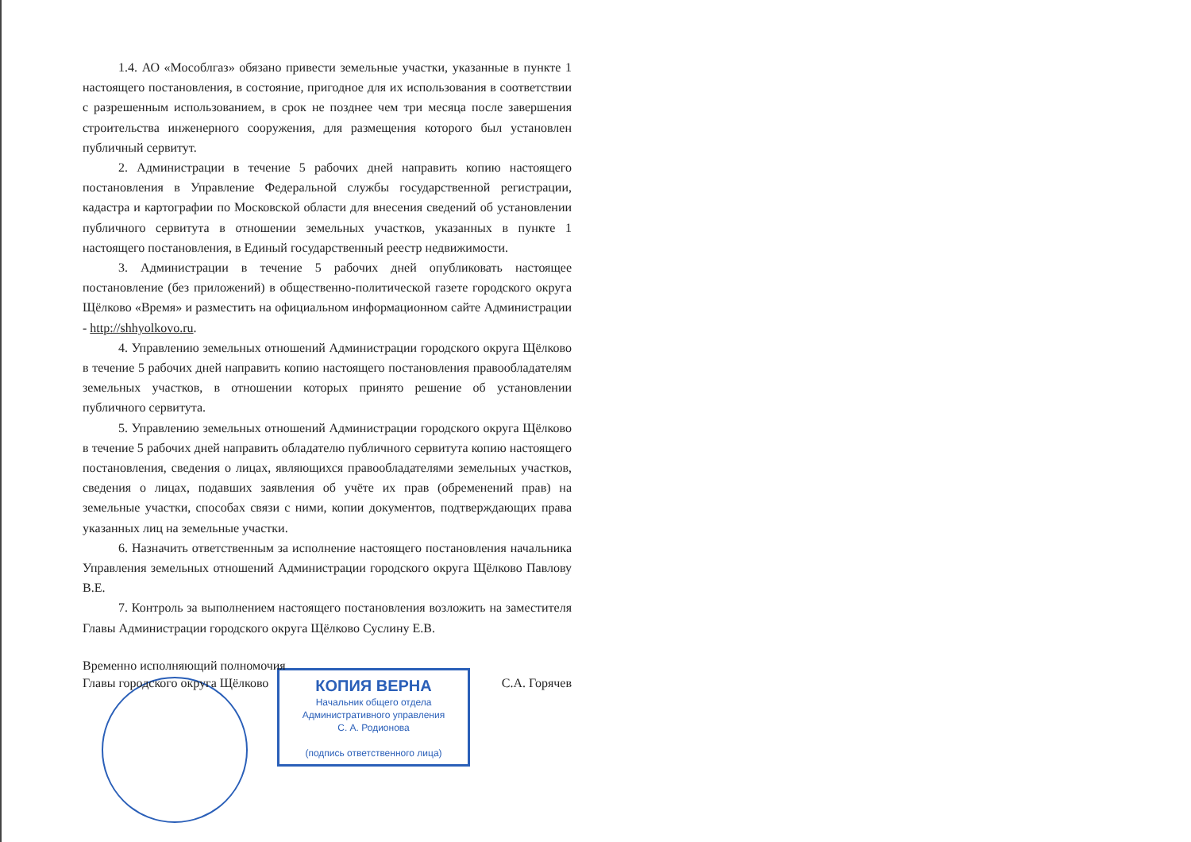1.4. АО «Мособлгаз» обязано привести земельные участки, указанные в пункте 1 настоящего постановления, в состояние, пригодное для их использования в соответствии с разрешенным использованием, в срок не позднее чем три месяца после завершения строительства инженерного сооружения, для размещения которого был установлен публичный сервитут.
2. Администрации в течение 5 рабочих дней направить копию настоящего постановления в Управление Федеральной службы государственной регистрации, кадастра и картографии по Московской области для внесения сведений об установлении публичного сервитута в отношении земельных участков, указанных в пункте 1 настоящего постановления, в Единый государственный реестр недвижимости.
3. Администрации в течение 5 рабочих дней опубликовать настоящее постановление (без приложений) в общественно-политической газете городского округа Щёлково «Время» и разместить на официальном информационном сайте Администрации - http://shhyolkovo.ru.
4. Управлению земельных отношений Администрации городского округа Щёлково в течение 5 рабочих дней направить копию настоящего постановления правообладателям земельных участков, в отношении которых принято решение об установлении публичного сервитута.
5. Управлению земельных отношений Администрации городского округа Щёлково в течение 5 рабочих дней направить обладателю публичного сервитута копию настоящего постановления, сведения о лицах, являющихся правообладателями земельных участков, сведения о лицах, подавших заявления об учёте их прав (обременений прав) на земельные участки, способах связи с ними, копии документов, подтверждающих права указанных лиц на земельные участки.
6. Назначить ответственным за исполнение настоящего постановления начальника Управления земельных отношений Администрации городского округа Щёлково Павлову В.Е.
7. Контроль за выполнением настоящего постановления возложить на заместителя Главы Администрации городского округа Щёлково Суслину Е.В.
Временно исполняющий полномочия
Главы городского округа Щёлково С.А. Горячев
КОПИЯ ВЕРНА
Начальник общего отдела
Административного управления
С. А. Родионова
(подпись ответственного лица)